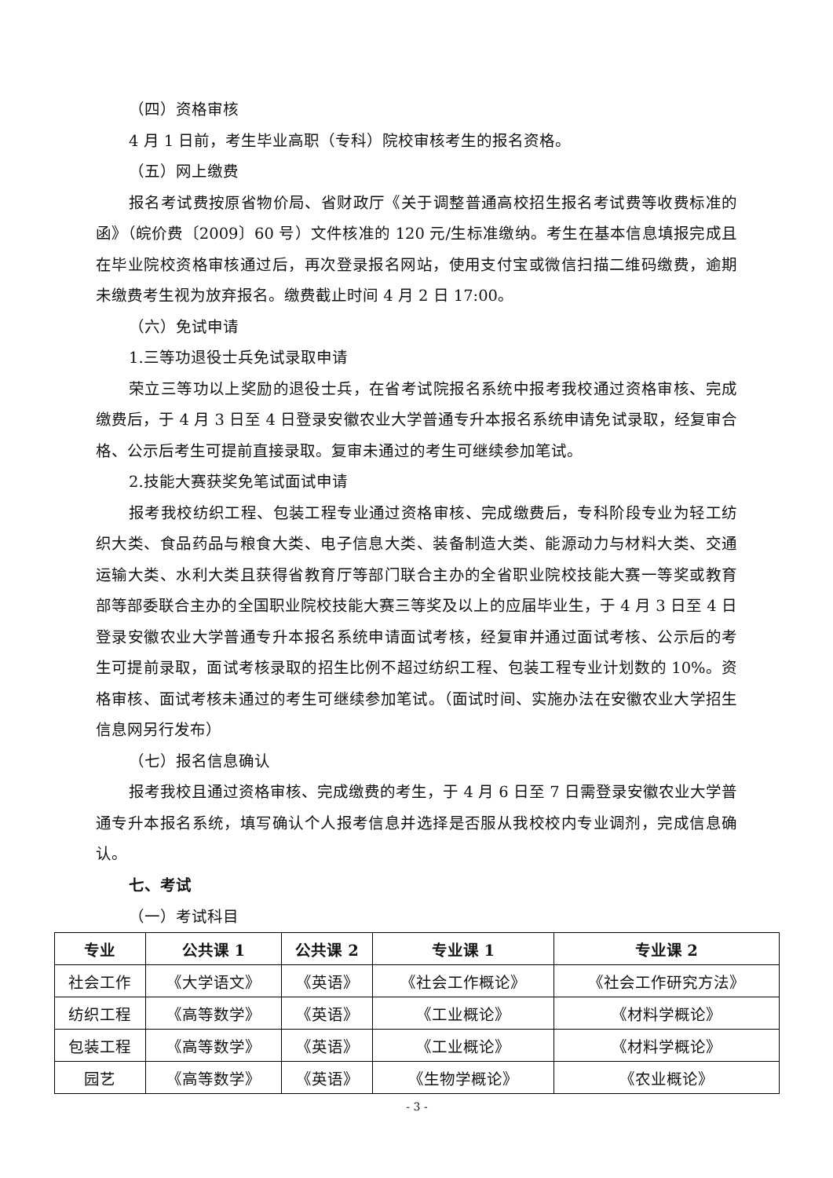（四）资格审核
4 月 1 日前，考生毕业高职（专科）院校审核考生的报名资格。
（五）网上缴费
报名考试费按原省物价局、省财政厅《关于调整普通高校招生报名考试费等收费标准的函》（皖价费〔2009〕60 号）文件核准的 120 元/生标准缴纳。考生在基本信息填报完成且在毕业院校资格审核通过后，再次登录报名网站，使用支付宝或微信扫描二维码缴费，逾期未缴费考生视为放弃报名。缴费截止时间 4 月 2 日 17:00。
（六）免试申请
1.三等功退役士兵免试录取申请
荣立三等功以上奖励的退役士兵，在省考试院报名系统中报考我校通过资格审核、完成缴费后，于 4 月 3 日至 4 日登录安徽农业大学普通专升本报名系统申请免试录取，经复审合格、公示后考生可提前直接录取。复审未通过的考生可继续参加笔试。
2.技能大赛获奖免笔试面试申请
报考我校纺织工程、包装工程专业通过资格审核、完成缴费后，专科阶段专业为轻工纺织大类、食品药品与粮食大类、电子信息大类、装备制造大类、能源动力与材料大类、交通运输大类、水利大类且获得省教育厅等部门联合主办的全省职业院校技能大赛一等奖或教育部等部委联合主办的全国职业院校技能大赛三等奖及以上的应届毕业生，于 4 月 3 日至 4 日登录安徽农业大学普通专升本报名系统申请面试考核，经复审并通过面试考核、公示后的考生可提前录取，面试考核录取的招生比例不超过纺织工程、包装工程专业计划数的 10%。资格审核、面试考核未通过的考生可继续参加笔试。（面试时间、实施办法在安徽农业大学招生信息网另行发布）
（七）报名信息确认
报考我校且通过资格审核、完成缴费的考生，于 4 月 6 日至 7 日需登录安徽农业大学普通专升本报名系统，填写确认个人报考信息并选择是否服从我校校内专业调剂，完成信息确认。
七、考试
（一）考试科目
| 专业 | 公共课 1 | 公共课 2 | 专业课 1 | 专业课 2 |
| --- | --- | --- | --- | --- |
| 社会工作 | 《大学语文》 | 《英语》 | 《社会工作概论》 | 《社会工作研究方法》 |
| 纺织工程 | 《高等数学》 | 《英语》 | 《工业概论》 | 《材料学概论》 |
| 包装工程 | 《高等数学》 | 《英语》 | 《工业概论》 | 《材料学概论》 |
| 园艺 | 《高等数学》 | 《英语》 | 《生物学概论》 | 《农业概论》 |
- 3 -